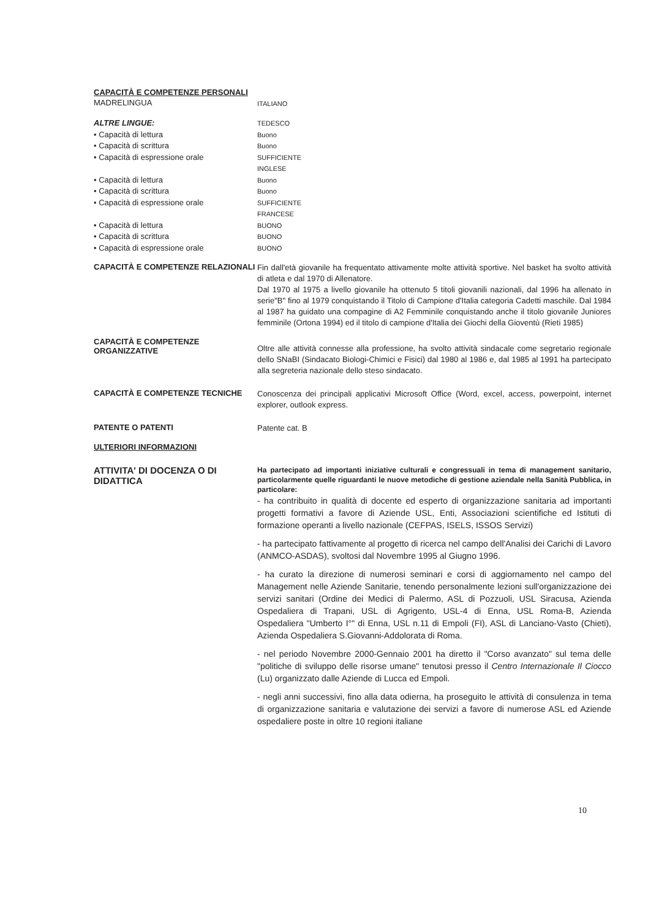CAPACITÀ E COMPETENZE PERSONALI
MADRELINGUA
ITALIANO
ALTRE LINGUE:
• Capacità di lettura
• Capacità di scrittura
• Capacità di espressione orale
• Capacità di lettura
• Capacità di scrittura
• Capacità di espressione orale
• Capacità di lettura
• Capacità di scrittura
• Capacità di espressione orale
TEDESCO
Buono
Buono
SUFFICIENTE
INGLESE
Buono
Buono
SUFFICIENTE
FRANCESE
BUONO
BUONO
BUONO
CAPACITÀ E COMPETENZE RELAZIONALI
Fin dall'età giovanile ha frequentato attivamente molte attività sportive. Nel basket ha svolto attività di atleta e dal 1970 di Allenatore.
Dal 1970 al 1975 a livello giovanile ha ottenuto 5 titoli giovanili nazionali, dal 1996 ha allenato in serie"B" fino al 1979 conquistando il Titolo di Campione d'Italia categoria Cadetti maschile. Dal 1984 al 1987 ha guidato una compagine di A2 Femminile conquistando anche il titolo giovanile Juniores femminile (Ortona 1994) ed il titolo di campione d'Italia dei Giochi della Gioventù (Rieti 1985)
CAPACITÀ E COMPETENZE ORGANIZZATIVE
Oltre alle attività connesse alla professione, ha svolto attività sindacale come segretario regionale dello SNaBI (Sindacato Biologi-Chimici e Fisici) dal 1980 al 1986 e, dal 1985 al 1991 ha partecipato alla segreteria nazionale dello steso sindacato.
CAPACITÀ E COMPETENZE TECNICHE
Conoscenza dei principali applicativi Microsoft Office (Word, excel, access, powerpoint, internet explorer, outlook express.
PATENTE O PATENTI
Patente cat. B
ULTERIORI INFORMAZIONI
ATTIVITA' DI DOCENZA O DI DIDATTICA
Ha partecipato ad importanti iniziative culturali e congressuali in tema di management sanitario, particolarmente quelle riguardanti le nuove metodiche di gestione aziendale nella Sanità Pubblica, in particolare:
- ha contribuito in qualità di docente ed esperto di organizzazione sanitaria ad importanti progetti formativi a favore di Aziende USL, Enti, Associazioni scientifiche ed Istituti di formazione operanti a livello nazionale (CEFPAS, ISELS, ISSOS Servizi)
- ha partecipato fattivamente al progetto di ricerca nel campo dell'Analisi dei Carichi di Lavoro (ANMCO-ASDAS), svoltosi dal Novembre 1995 al Giugno 1996.
- ha curato la direzione di numerosi seminari e corsi di aggiornamento nel campo del Management nelle Aziende Sanitarie, tenendo personalmente lezioni sull'organizzazione dei servizi sanitari (Ordine dei Medici di Palermo, ASL di Pozzuoli, USL Siracusa, Azienda Ospedaliera di Trapani, USL di Agrigento, USL-4 di Enna, USL Roma-B, Azienda Ospedaliera "Umberto I°" di Enna, USL n.11 di Empoli (FI), ASL di Lanciano-Vasto (Chieti), Azienda Ospedaliera S.Giovanni-Addolorata di Roma.
- nel periodo Novembre 2000-Gennaio 2001 ha diretto il "Corso avanzato" sul tema delle "politiche di sviluppo delle risorse umane" tenutosi presso il Centro Internazionale Il Ciocco (Lu) organizzato dalle Aziende di Lucca ed Empoli.
- negli anni successivi, fino alla data odierna, ha proseguito le attività di consulenza in tema di organizzazione sanitaria e valutazione dei servizi a favore di numerose ASL ed Aziende ospedaliere poste in oltre 10 regioni italiane
10